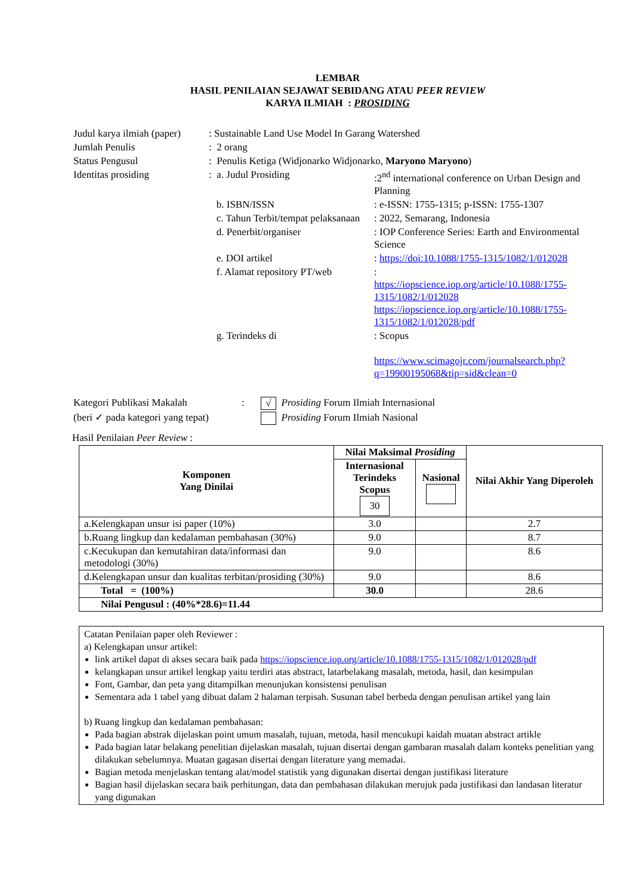LEMBAR
HASIL PENILAIAN SEJAWAT SEBIDANG ATAU PEER REVIEW
KARYA ILMIAH : PROSIDING
| Judul karya ilmiah (paper) | : Sustainable Land Use Model In Garang Watershed | |
| Jumlah Penulis | : 2 orang | |
| Status Pengusul | : Penulis Ketiga (Widjonarko Widjonarko, Maryono Maryono ) | |
| Identitas prosiding | : a. Judul Prosiding | :2<sup>nd</sup> international conference on Urban Design and Planning |
| | b. ISBN/ISSN | : e-ISSN: 1755-1315; p-ISSN: 1755-1307 |
| | c. Tahun Terbit/tempat pelaksanaan | : 2022, Semarang, Indonesia |
| | d. Penerbit/organiser | : IOP Conference Series: Earth and Environmental Science |
| | e. DOI artikel | : https://doi:10.1088/1755-1315/1082/1/012028 |
| | f. Alamat repository PT/web | : https://iopscience.iop.org/article/10.1088/1755-1315/1082/1/012028 https://iopscience.iop.org/article/10.1088/1755-1315/1082/1/012028/pdf |
| | g. Terindeks di | : Scopus https://www.scimagojr.com/journalsearch.php?q=19900195068&tip=sid&clean=0 |
| Kategori Publikasi Makalah | : | √ Prosiding Forum Ilmiah Internasional |
| (beri ✓ pada kategori yang tepat) | | Prosiding Forum Ilmiah Nasional |
Hasil Penilaian Peer Review :
| Komponen Yang Dinilai | Nilai Maksimal Prosiding | | Nilai Akhir Yang Diperoleh |
| --- | --- | --- | --- |
| | Internasional Terindeks Scopus 30 | Nasional | |
| a.Kelengkapan unsur isi paper (10%) | 3.0 | | 2.7 |
| b.Ruang lingkup dan kedalaman pembahasan (30%) | 9.0 | | 8.7 |
| c.Kecukupan dan kemutahiran data/informasi dan metodologi (30%) | 9.0 | | 8.6 |
| d.Kelengkapan unsur dan kualitas terbitan/prosiding (30%) | 9.0 | | 8.6 |
| Total = (100%) | 30.0 | | 28.6 |
| Nilai Pengusul : (40%*28.6)=11.44 | | | |
Catatan Penilaian paper oleh Reviewer :
a) Kelengkapan unsur artikel:
link artikel dapat di akses secara baik pada https://iopscience.iop.org/article/10.1088/1755-1315/1082/1/012028/pdf
kelangkapan unsur artikel lengkap yaitu terdiri atas abstract, latarbelakang masalah, metoda, hasil, dan kesimpulan
Font, Gambar, dan peta yang ditampilkan menunjukan konsistensi penulisan
Sementara ada 1 tabel yang dibuat dalam 2 halaman terpisah. Susunan tabel berbeda dengan penulisan artikel yang lain
b) Ruang lingkup dan kedalaman pembahasan:
Pada bagian abstrak dijelaskan point umum masalah, tujuan, metoda, hasil mencukupi kaidah muatan abstract artikle
Pada bagian latar belakang penelitian dijelaskan masalah, tujuan disertai dengan gambaran masalah dalam konteks penelitian yang dilakukan sebelumnya. Muatan gagasan disertai dengan literature yang memadai.
Bagian metoda menjelaskan tentang alat/model statistik yang digunakan disertai dengan justifikasi literature
Bagian hasil dijelaskan secara baik perhitungan, data dan pembahasan dilakukan merujuk pada justifikasi dan landasan literatur yang digunakan